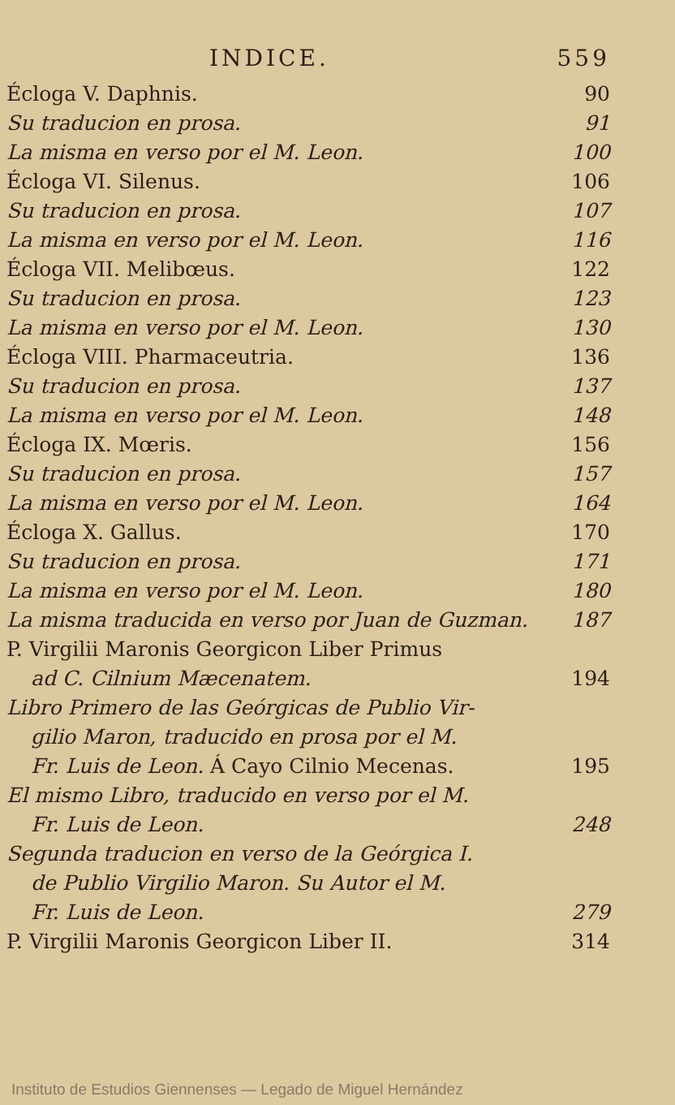INDICE. 559
Écloga V. Daphnis. 90
Su traducion en prosa. 91
La misma en verso por el M. Leon. 100
Écloga VI. Silenus. 106
Su traducion en prosa. 107
La misma en verso por el M. Leon. 116
Écloga VII. Melibœus. 122
Su traducion en prosa. 123
La misma en verso por el M. Leon. 130
Écloga VIII. Pharmaceutria. 136
Su traducion en prosa. 137
La misma en verso por el M. Leon. 148
Écloga IX. Mœris. 156
Su traducion en prosa. 157
La misma en verso por el M. Leon. 164
Écloga X. Gallus. 170
Su traducion en prosa. 171
La misma en verso por el M. Leon. 180
La misma traducida en verso por Juan de Guzman. 187
P. Virgilii Maronis Georgicon Liber Primus
ad C. Cilnium Mæcenatem. 194
Libro Primero de las Geórgicas de Publio Vir-
gilio Maron, traducido en prosa por el M.
Fr. Luis de Leon. Á Cayo Cilnio Mecenas. 195
El mismo Libro, traducido en verso por el M.
Fr. Luis de Leon. 248
Segunda traducion en verso de la Geórgica I.
de Publio Virgilio Maron. Su Autor el M.
Fr. Luis de Leon. 279
P. Virgilii Maronis Georgicon Liber II. 314
Instituto de Estudios Giennenses — Legado de Miguel Hernández